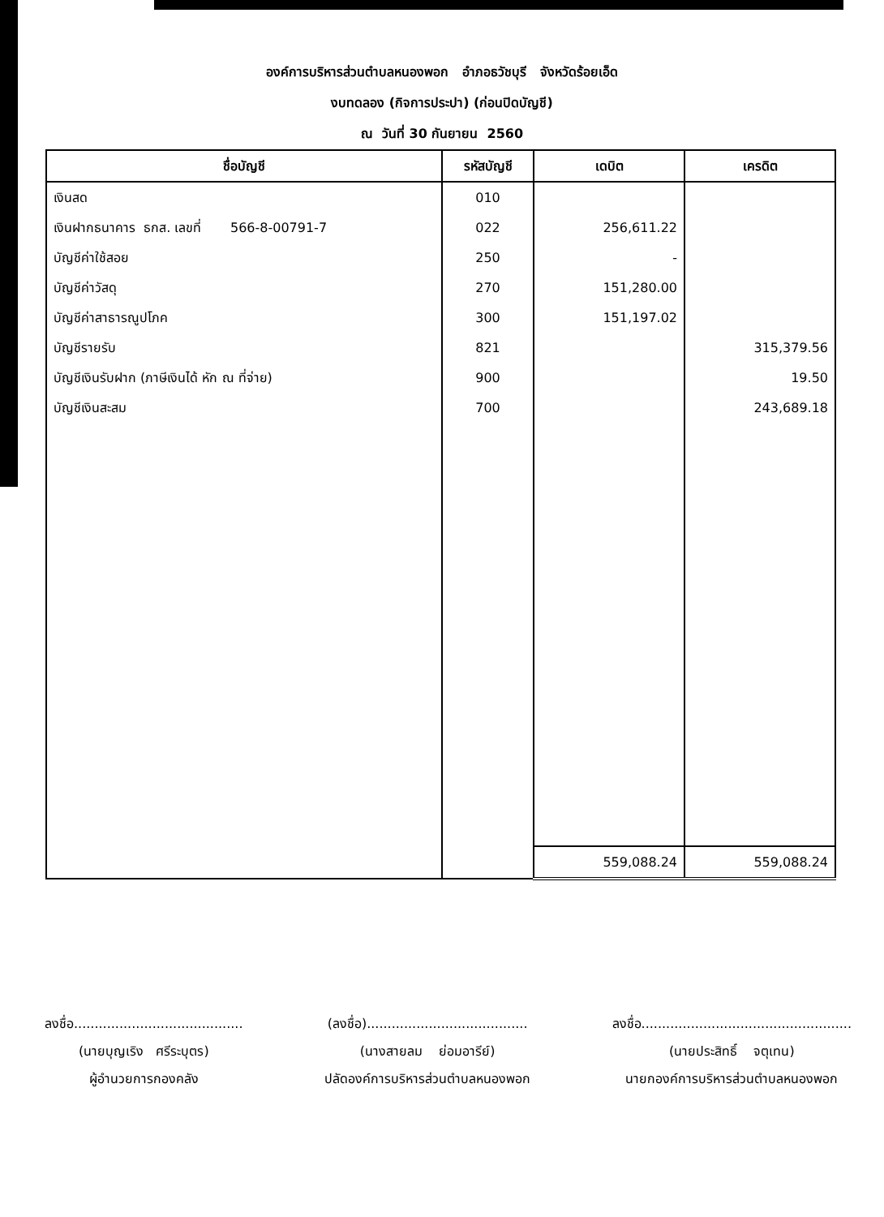องค์การบริหารส่วนตำบลหนองพอก อำภอธวัชบุรี จังหวัดร้อยเอ็ด
งบทดลอง (กิจการประปา) (ก่อนปิดบัญชี)
ณ วันที่ 30 กันยายน 2560
| ชื่อบัญชี | รหัสบัญชี | เดบิต | เครดิต |
| --- | --- | --- | --- |
| เงินสด | 010 | | |
| เงินฝากธนาคาร ธกส. เลขที่ 566-8-00791-7 | 022 | 256,611.22 | |
| บัญชีค่าใช้สอย | 250 | - | |
| บัญชีค่าวัสดุ | 270 | 151,280.00 | |
| บัญชีค่าสาธารณูปโภค | 300 | 151,197.02 | |
| บัญชีรายรับ | 821 | | 315,379.56 |
| บัญชีเงินรับฝาก (ภาษีเงินได้ หัก ณ ที่จ่าย) | 900 | | 19.50 |
| บัญชีเงินสะสม | 700 | | 243,689.18 |
| | | 559,088.24 | 559,088.24 |
ลงชื่อ.........................................
(นายบุญเริง ศรีระบุตร)
ผู้อำนวยการกองคลัง
(ลงชื่อ).......................................
(นางสายลม ย่อมอารีย์)
ปลัดองค์การบริหารส่วนตำบลหนองพอก
ลงชื่อ...................................................
(นายประสิทธิ์ จตุเทน)
นายกองค์การบริหารส่วนตำบลหนองพอก